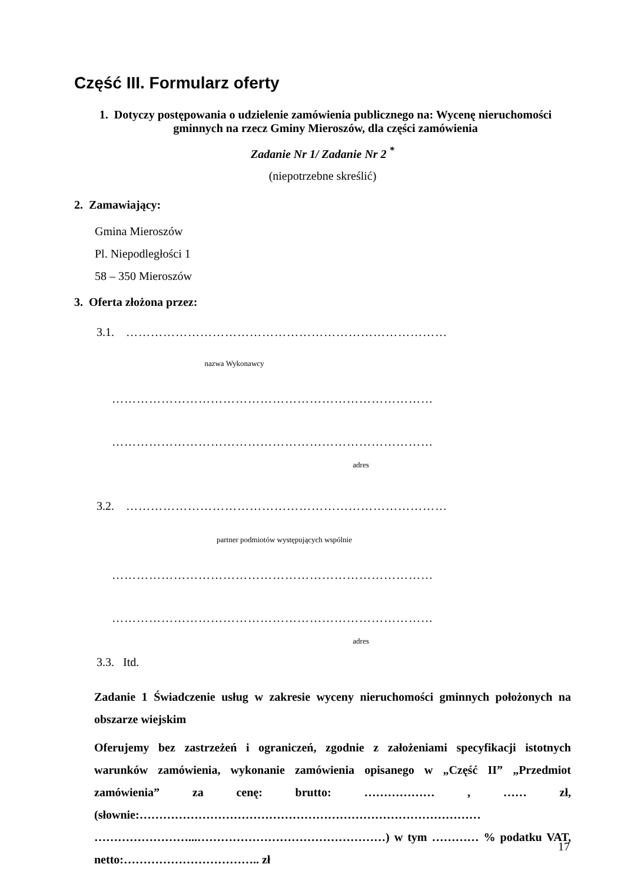Część III. Formularz oferty
1. Dotyczy postępowania o udzielenie zamówienia publicznego na: Wycenę nieruchomości gminnych na rzecz Gminy Mieroszów, dla części zamówienia
Zadanie Nr 1/ Zadanie Nr 2 <sup>*</sup>
(niepotrzebne skreślić)
2. Zamawiający:
Gmina Mieroszów
Pl. Niepodległości 1
58 – 350 Mieroszów
3. Oferta złożona przez:
3.1. ……………………………………………………………………
nazwa Wykonawcy
……………………………………………………………………
……………………………………………………………………
adres
3.2. ……………………………………………………………………
partner podmiotów występujących wspólnie
……………………………………………………………………
……………………………………………………………………
adres
3.3. Itd.
Zadanie 1 Świadczenie usług w zakresie wyceny nieruchomości gminnych położonych na obszarze wiejskim
Oferujemy bez zastrzeżeń i ograniczeń, zgodnie z założeniami specyfikacji istotnych warunków zamówienia, wykonanie zamówienia opisanego w „Część II” „Przedmiot zamówienia” za cenę: brutto: ……………… , …… zł, (słownie:…………………………………………………………………………… ……………………...…………………………………………) w tym ………… % podatku VAT, netto:…………………………….. zł
17